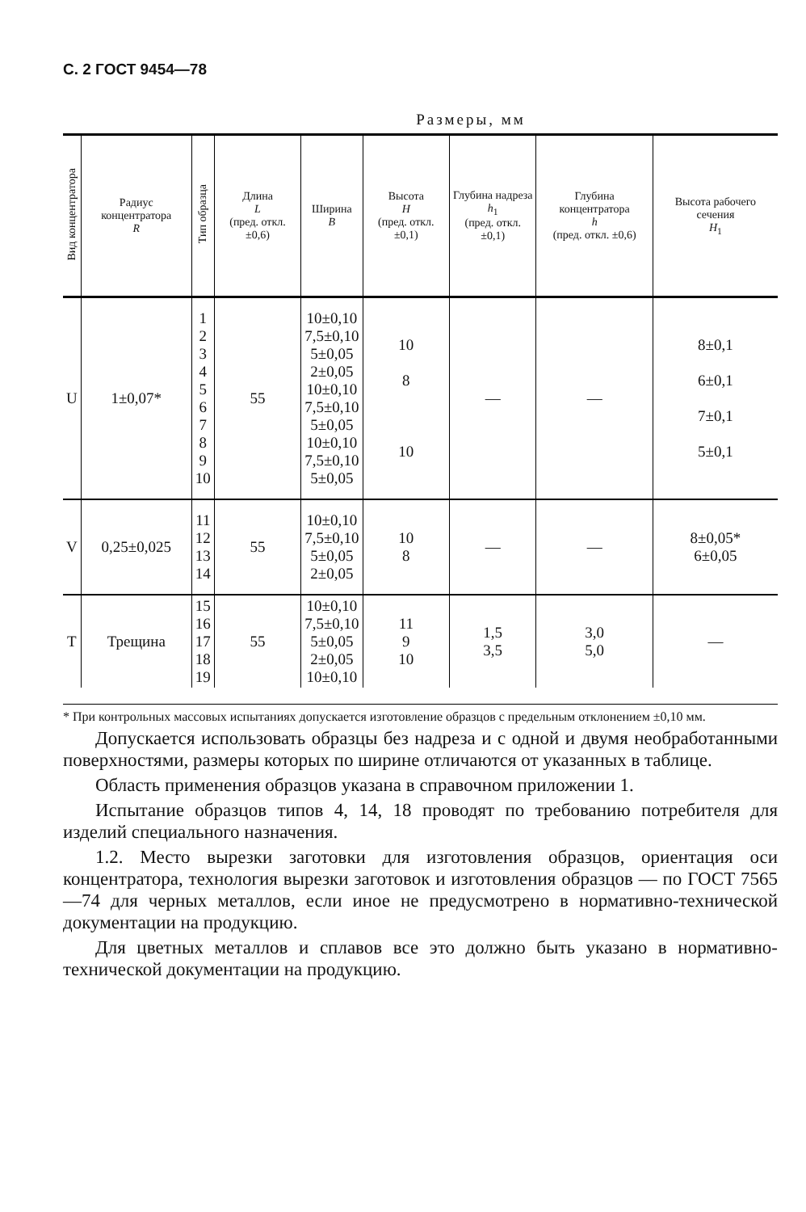С. 2 ГОСТ 9454—78
Размеры, мм
| Вид концентратора | Радиус концентратора R | Тип образца | Длина L (пред. откл. ±0,6) | Ширина B | Высота H (пред. откл. ±0,1) | Глубина надреза h<sub>1</sub> (пред. откл. ±0,1) | Глубина концентратора h (пред. откл. ±0,6) | Высота рабочего сечения H<sub>1</sub> |
| --- | --- | --- | --- | --- | --- | --- | --- | --- |
| U | 1±0,07* | 1 2 3 4 5 6 7 8 9 10 | 55 | 10±0,10 7,5±0,10 5±0,05 2±0,05 10±0,10 7,5±0,10 5±0,05 10±0,10 7,5±0,10 5±0,05 | 10 8 10 | — | — | 8±0,1 6±0,1 7±0,1 5±0,1 |
| V | 0,25±0,025 | 11 12 13 14 | 55 | 10±0,10 7,5±0,10 5±0,05 2±0,05 | 10 8 | — | — | 8±0,05* 6±0,05 |
| T | Трещина | 15 16 17 18 19 | 55 | 10±0,10 7,5±0,10 5±0,05 2±0,05 10±0,10 | 11 9 10 | 1,5 3,5 | 3,0 5,0 | — |
* При контрольных массовых испытаниях допускается изготовление образцов с предельным отклонением ±0,10 мм.
Допускается использовать образцы без надреза и с одной и двумя необработанными поверхностями, размеры которых по ширине отличаются от указанных в таблице.
Область применения образцов указана в справочном приложении 1.
Испытание образцов типов 4, 14, 18 проводят по требованию потребителя для изделий специального назначения.
1.2. Место вырезки заготовки для изготовления образцов, ориентация оси концентратора, технология вырезки заготовок и изготовления образцов — по ГОСТ 7565—74 для черных металлов, если иное не предусмотрено в нормативно-технической документации на продукцию.
Для цветных металлов и сплавов все это должно быть указано в нормативно-технической документации на продукцию.